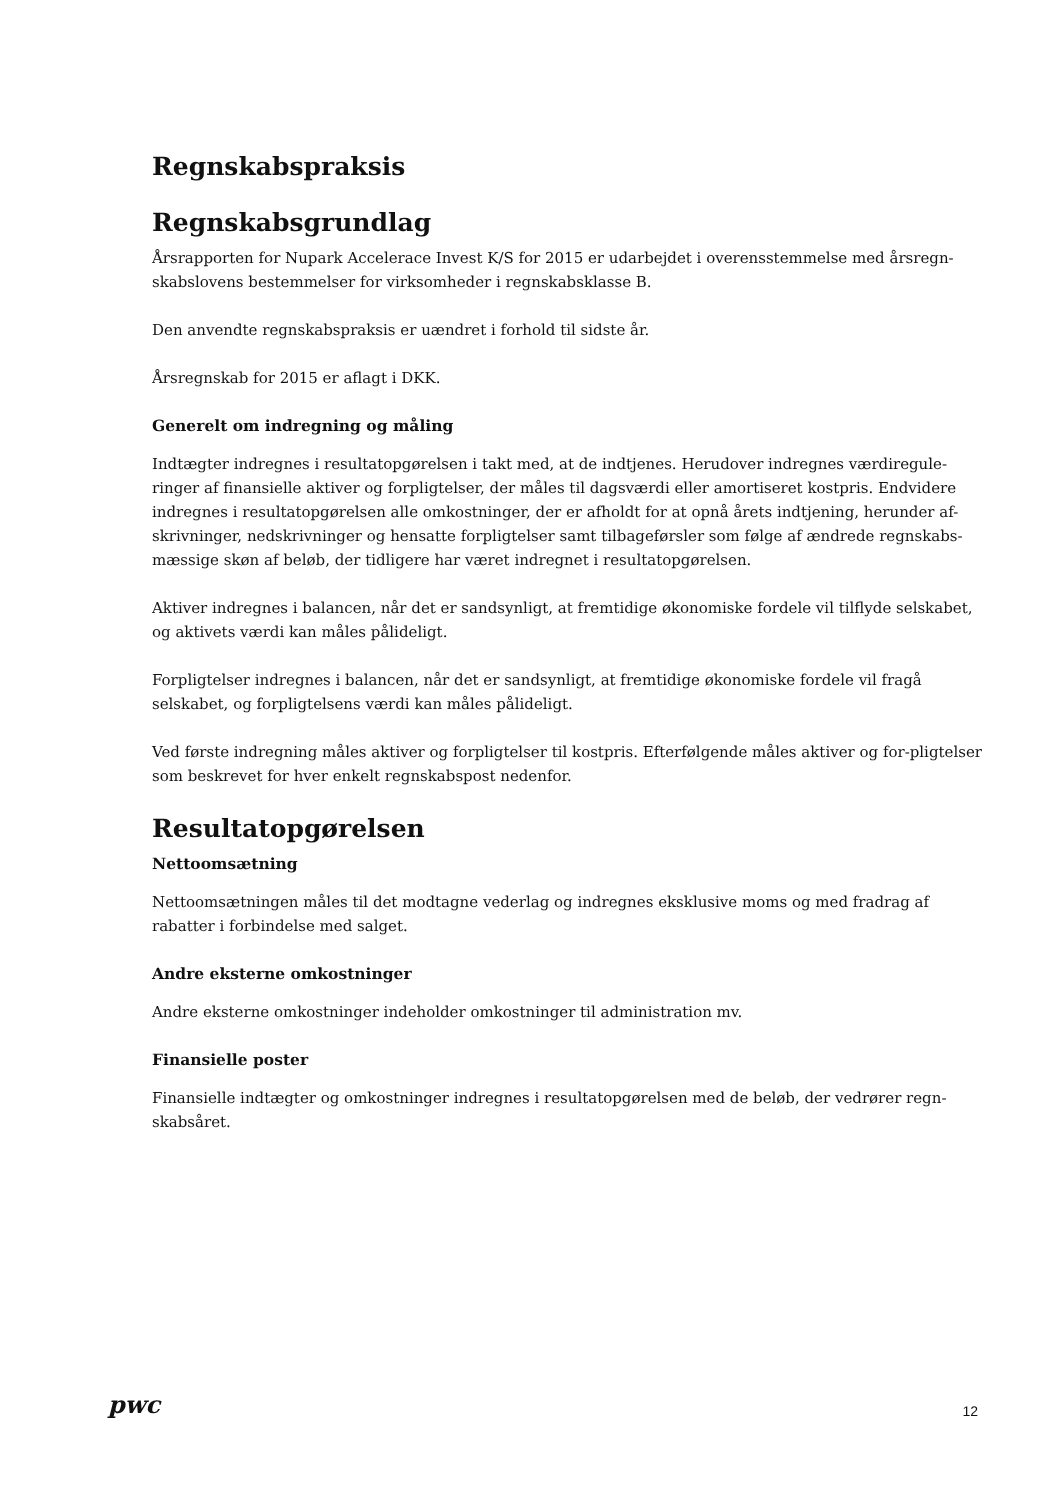Regnskabspraksis
Regnskabsgrundlag
Årsrapporten for Nupark Accelerace Invest K/S for 2015 er udarbejdet i overensstemmelse med årsregn-skabslovens bestemmelser for virksomheder i regnskabsklasse B.
Den anvendte regnskabspraksis er uændret i forhold til sidste år.
Årsregnskab for 2015 er aflagt i DKK.
Generelt om indregning og måling
Indtægter indregnes i resultatopgørelsen i takt med, at de indtjenes. Herudover indregnes værdiregule-ringer af finansielle aktiver og forpligtelser, der måles til dagsværdi eller amortiseret kostpris. Endvidere indregnes i resultatopgørelsen alle omkostninger, der er afholdt for at opnå årets indtjening, herunder af-skrivninger, nedskrivninger og hensatte forpligtelser samt tilbageførsler som følge af ændrede regnskabs-mæssige skøn af beløb, der tidligere har været indregnet i resultatopgørelsen.
Aktiver indregnes i balancen, når det er sandsynligt, at fremtidige økonomiske fordele vil tilflyde selskabet, og aktivets værdi kan måles pålideligt.
Forpligtelser indregnes i balancen, når det er sandsynligt, at fremtidige økonomiske fordele vil fragå selskabet, og forpligtelsens værdi kan måles pålideligt.
Ved første indregning måles aktiver og forpligtelser til kostpris. Efterfølgende måles aktiver og for-pligtelser som beskrevet for hver enkelt regnskabspost nedenfor.
Resultatopgørelsen
Nettoomsætning
Nettoomsætningen måles til det modtagne vederlag og indregnes eksklusive moms og med fradrag af rabatter i forbindelse med salget.
Andre eksterne omkostninger
Andre eksterne omkostninger indeholder omkostninger til administration mv.
Finansielle poster
Finansielle indtægter og omkostninger indregnes i resultatopgørelsen med de beløb, der vedrører regn-skabsåret.
pwc 12